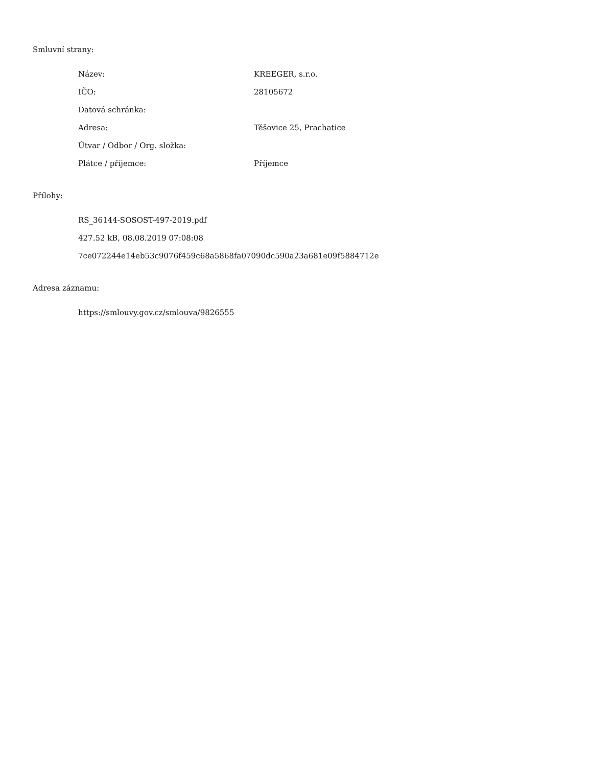Smluvní strany:
| Název: | KREEGER, s.r.o. |
| IČO: | 28105672 |
| Datová schránka: | |
| Adresa: | Těšovice 25, Prachatice |
| Útvar / Odbor / Org. složka: | |
| Plátce / příjemce: | Příjemce |
Přílohy:
RS_36144-SOSOST-497-2019.pdf
427.52 kB, 08.08.2019 07:08:08
7ce072244e14eb53c9076f459c68a5868fa07090dc590a23a681e09f5884712e
Adresa záznamu:
https://smlouvy.gov.cz/smlouva/9826555